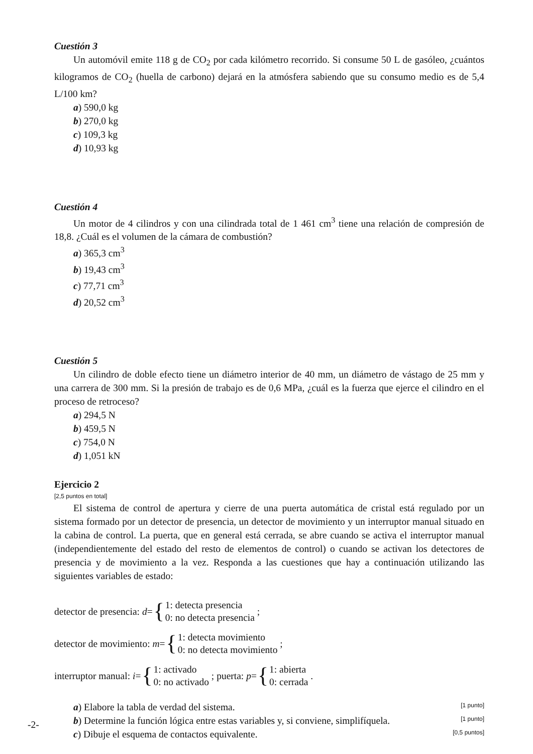Cuestión 3
Un automóvil emite 118 g de CO<sub>2</sub> por cada kilómetro recorrido. Si consume 50 L de gasóleo, ¿cuántos kilogramos de CO<sub>2</sub> (huella de carbono) dejará en la atmósfera sabiendo que su consumo medio es de 5,4 L/100 km?
a) 590,0 kg
b) 270,0 kg
c) 109,3 kg
d) 10,93 kg
Cuestión 4
Un motor de 4 cilindros y con una cilindrada total de 1 461 cm<sup>3</sup> tiene una relación de compresión de 18,8. ¿Cuál es el volumen de la cámara de combustión?
a) 365,3 cm<sup>3</sup>
b) 19,43 cm<sup>3</sup>
c) 77,71 cm<sup>3</sup>
d) 20,52 cm<sup>3</sup>
Cuestión 5
Un cilindro de doble efecto tiene un diámetro interior de 40 mm, un diámetro de vástago de 25 mm y una carrera de 300 mm. Si la presión de trabajo es de 0,6 MPa, ¿cuál es la fuerza que ejerce el cilindro en el proceso de retroceso?
a) 294,5 N
b) 459,5 N
c) 754,0 N
d) 1,051 kN
Ejercicio 2
[2,5 puntos en total]
El sistema de control de apertura y cierre de una puerta automática de cristal está regulado por un sistema formado por un detector de presencia, un detector de movimiento y un interruptor manual situado en la cabina de control. La puerta, que en general está cerrada, se abre cuando se activa el interruptor manual (independientemente del estado del resto de elementos de control) o cuando se activan los detectores de presencia y de movimiento a la vez. Responda a las cuestiones que hay a continuación utilizando las siguientes variables de estado:
detector de presencia: d = { 1: detecta presencia
0: no detecta presencia ;
detector de movimiento: m = { 1: detecta movimiento
0: no detecta movimiento ;
interruptor manual: i = { 1: activado
0: no activado ; puerta: p = { 1: abierta
0: cerrada .
a) Elabore la tabla de verdad del sistema. [1 punto]
b) Determine la función lógica entre estas variables y, si conviene, simplifíquela. [1 punto]
c) Dibuje el esquema de contactos equivalente. [0,5 puntos]
-2-